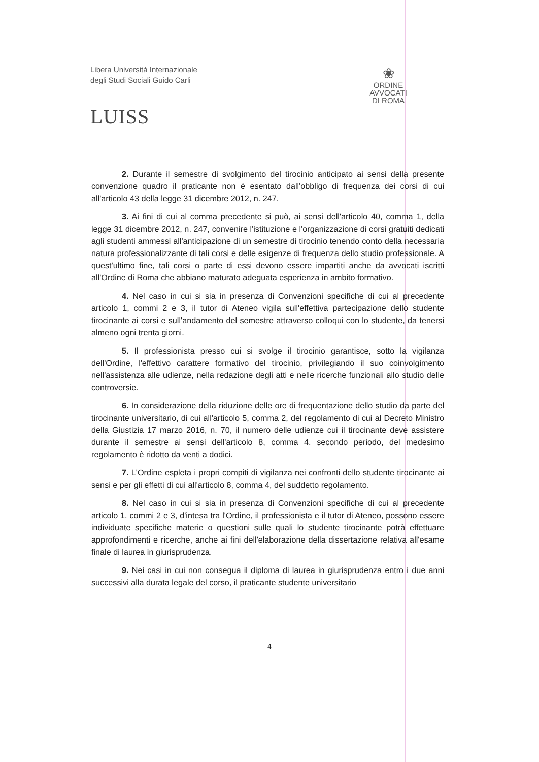Libera Università Internazionale
degli Studi Sociali Guido Carli
LUISS
❀
ORDINE
AVVOCATI
DI ROMA
2. Durante il semestre di svolgimento del tirocinio anticipato ai sensi della presente convenzione quadro il praticante non è esentato dall'obbligo di frequenza dei corsi di cui all'articolo 43 della legge 31 dicembre 2012, n. 247.
3. Ai fini di cui al comma precedente si può, ai sensi dell'articolo 40, comma 1, della legge 31 dicembre 2012, n. 247, convenire l'istituzione e l'organizzazione di corsi gratuiti dedicati agli studenti ammessi all'anticipazione di un semestre di tirocinio tenendo conto della necessaria natura professionalizzante di tali corsi e delle esigenze di frequenza dello studio professionale. A quest'ultimo fine, tali corsi o parte di essi devono essere impartiti anche da avvocati iscritti all'Ordine di Roma che abbiano maturato adeguata esperienza in ambito formativo.
4. Nel caso in cui si sia in presenza di Convenzioni specifiche di cui al precedente articolo 1, commi 2 e 3, il tutor di Ateneo vigila sull'effettiva partecipazione dello studente tirocinante ai corsi e sull'andamento del semestre attraverso colloqui con lo studente, da tenersi almeno ogni trenta giorni.
5. Il professionista presso cui si svolge il tirocinio garantisce, sotto la vigilanza dell'Ordine, l'effettivo carattere formativo del tirocinio, privilegiando il suo coinvolgimento nell'assistenza alle udienze, nella redazione degli atti e nelle ricerche funzionali allo studio delle controversie.
6. In considerazione della riduzione delle ore di frequentazione dello studio da parte del tirocinante universitario, di cui all'articolo 5, comma 2, del regolamento di cui al Decreto Ministro della Giustizia 17 marzo 2016, n. 70, il numero delle udienze cui il tirocinante deve assistere durante il semestre ai sensi dell'articolo 8, comma 4, secondo periodo, del medesimo regolamento è ridotto da venti a dodici.
7. L'Ordine espleta i propri compiti di vigilanza nei confronti dello studente tirocinante ai sensi e per gli effetti di cui all'articolo 8, comma 4, del suddetto regolamento.
8. Nel caso in cui si sia in presenza di Convenzioni specifiche di cui al precedente articolo 1, commi 2 e 3, d'intesa tra l'Ordine, il professionista e il tutor di Ateneo, possono essere individuate specifiche materie o questioni sulle quali lo studente tirocinante potrà effettuare approfondimenti e ricerche, anche ai fini dell'elaborazione della dissertazione relativa all'esame finale di laurea in giurisprudenza.
9. Nei casi in cui non consegua il diploma di laurea in giurisprudenza entro i due anni successivi alla durata legale del corso, il praticante studente universitario
4